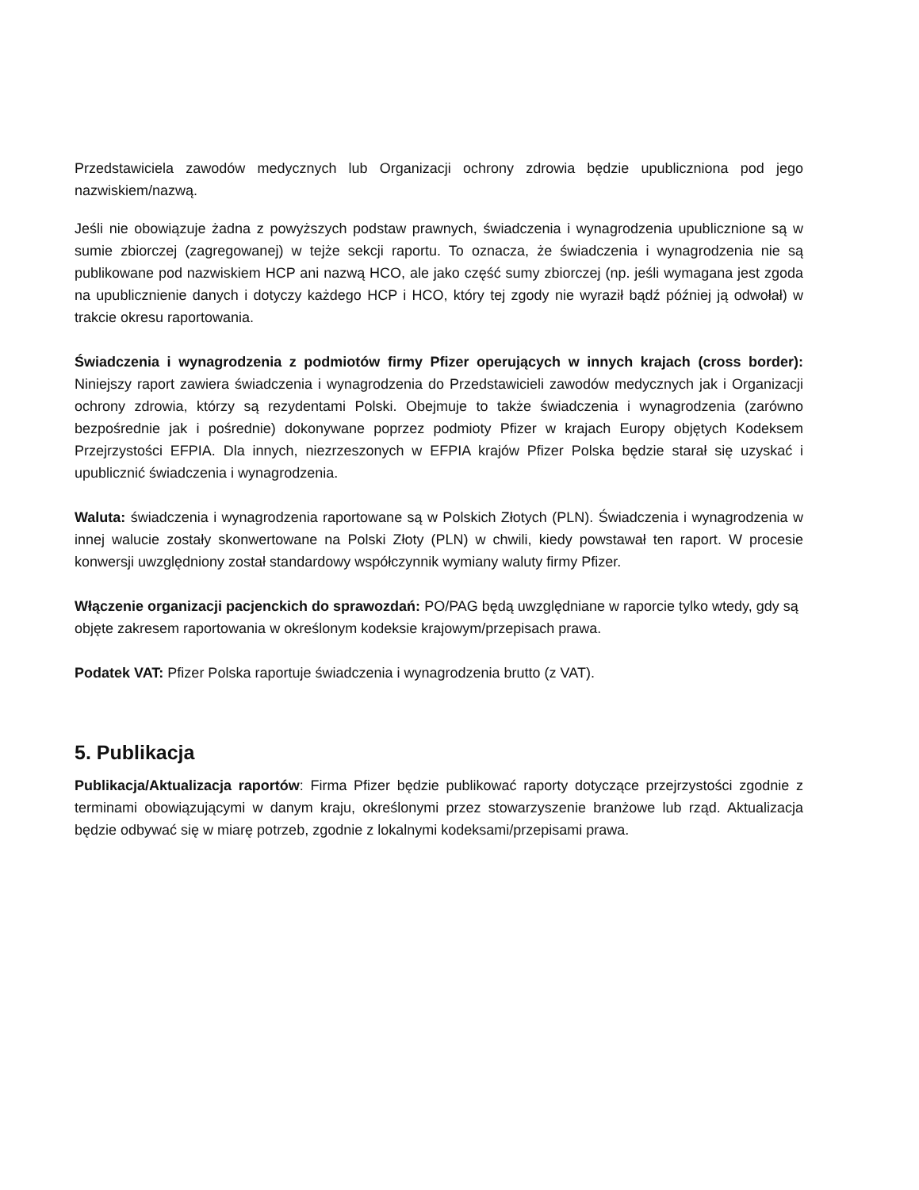Przedstawiciela zawodów medycznych lub Organizacji ochrony zdrowia będzie upubliczniona pod jego nazwiskiem/nazwą.
Jeśli nie obowiązuje żadna z powyższych podstaw prawnych, świadczenia i wynagrodzenia upublicznione są w sumie zbiorczej (zagregowanej) w tejże sekcji raportu. To oznacza, że świadczenia i wynagrodzenia nie są publikowane pod nazwiskiem HCP ani nazwą HCO, ale jako część sumy zbiorczej (np. jeśli wymagana jest zgoda na upublicznienie danych i dotyczy każdego HCP i HCO, który tej zgody nie wyraził bądź później ją odwołał) w trakcie okresu raportowania.
Świadczenia i wynagrodzenia z podmiotów firmy Pfizer operujących w innych krajach (cross border): Niniejszy raport zawiera świadczenia i wynagrodzenia do Przedstawicieli zawodów medycznych jak i Organizacji ochrony zdrowia, którzy są rezydentami Polski. Obejmuje to także świadczenia i wynagrodzenia (zarówno bezpośrednie jak i pośrednie) dokonywane poprzez podmioty Pfizer w krajach Europy objętych Kodeksem Przejrzystości EFPIA. Dla innych, niezrzeszonych w EFPIA krajów Pfizer Polska będzie starał się uzyskać i upublicznić świadczenia i wynagrodzenia.
Waluta: świadczenia i wynagrodzenia raportowane są w Polskich Złotych (PLN). Świadczenia i wynagrodzenia w innej walucie zostały skonwertowane na Polski Złoty (PLN) w chwili, kiedy powstawał ten raport. W procesie konwersji uwzględniony został standardowy współczynnik wymiany waluty firmy Pfizer.
Włączenie organizacji pacjenckich do sprawozdań: PO/PAG będą uwzględniane w raporcie tylko wtedy, gdy są objęte zakresem raportowania w określonym kodeksie krajowym/przepisach prawa.
Podatek VAT: Pfizer Polska raportuje świadczenia i wynagrodzenia brutto (z VAT).
5. Publikacja
Publikacja/Aktualizacja raportów: Firma Pfizer będzie publikować raporty dotyczące przejrzystości zgodnie z terminami obowiązującymi w danym kraju, określonymi przez stowarzyszenie branżowe lub rząd. Aktualizacja będzie odbywać się w miarę potrzeb, zgodnie z lokalnymi kodeksami/przepisami prawa.